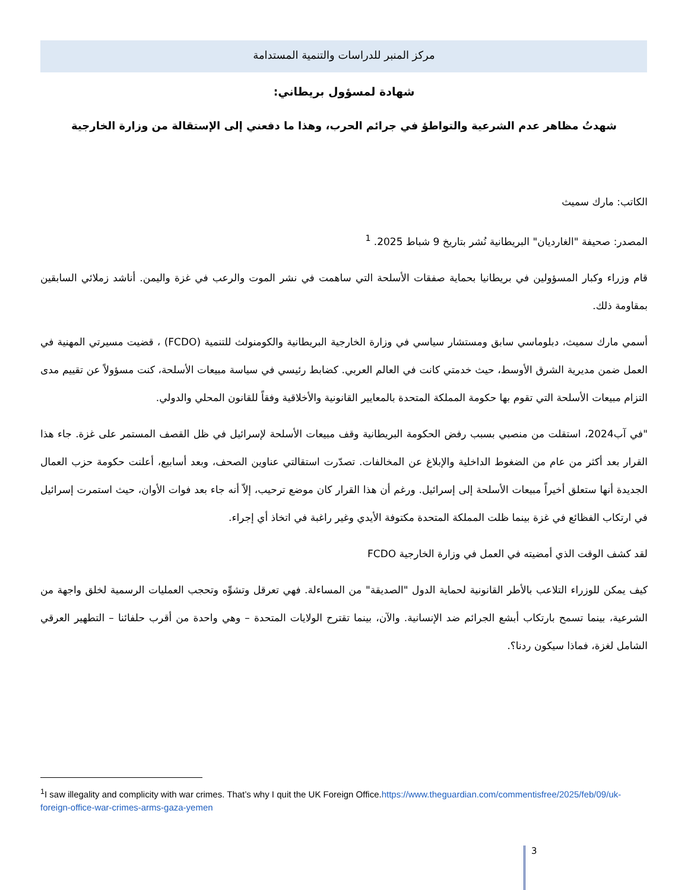مركز المنبر للدراسات والتنمية المستدامة
شهادة لمسؤول بريطاني:
شهدتُ مظاهر عدم الشرعية والتواطؤ في جرائم الحرب، وهذا ما دفعني إلى الإستقالة من وزارة الخارجية
الكاتب: مارك سميث
المصدر: صحيفة "الغارديان" البريطانية نُشر بتاريخ 9 شباط 2025. <sup>1</sup>
قام وزراء وكبار المسؤولين في بريطانيا بحماية صفقات الأسلحة التي ساهمت في نشر الموت والرعب في غزة واليمن. أناشد زملائي السابقين بمقاومة ذلك.
أسمي مارك سميث، دبلوماسي سابق ومستشار سياسي في وزارة الخارجية البريطانية والكومنولث للتنمية (FCDO) ، قضيت مسيرتي المهنية في العمل ضمن مديرية الشرق الأوسط، حيث خدمتي كانت في العالم العربي. كضابط رئيسي في سياسة مبيعات الأسلحة، كنت مسؤولاً عن تقييم مدى التزام مبيعات الأسلحة التي تقوم بها حكومة المملكة المتحدة بالمعايير القانونية والأخلاقية وفقاً للقانون المحلي والدولي.
"في آب2024، استقلت من منصبي بسبب رفض الحكومة البريطانية وقف مبيعات الأسلحة لإسرائيل في ظل القصف المستمر على غزة. جاء هذا القرار بعد أكثر من عام من الضغوط الداخلية والإبلاغ عن المخالفات. تصدّرت استقالتي عناوين الصحف، وبعد أسابيع، أعلنت حكومة حزب العمال الجديدة أنها ستعلق أخيراً مبيعات الأسلحة إلى إسرائيل. ورغم أن هذا القرار كان موضع ترحيب، إلاّ أنه جاء بعد فوات الأوان، حيث استمرت إسرائيل في ارتكاب الفظائع في غزة بينما ظلت المملكة المتحدة مكتوفة الأيدي وغير راغبة في اتخاذ أي إجراء.
لقد كشف الوقت الذي أمضيته في العمل في وزارة الخارجية FCDO
كيف يمكن للوزراء التلاعب بالأطر القانونية لحماية الدول "الصديقة" من المساءلة. فهي تعرقل وتشوِّه وتحجب العمليات الرسمية لخلق واجهة من الشرعية، بينما تسمح بارتكاب أبشع الجرائم ضد الإنسانية. والآن، بينما تقترح الولايات المتحدة – وهي واحدة من أقرب حلفائنا – التطهير العرقي الشامل لغزة، فماذا سيكون ردنا؟.
<sup>1</sup> I saw illegality and complicity with war crimes. That’s why I quit the UK Foreign Office.https://www.theguardian.com/commentisfree/2025/feb/09/uk-foreign-office-war-crimes-arms-gaza-yemen
3